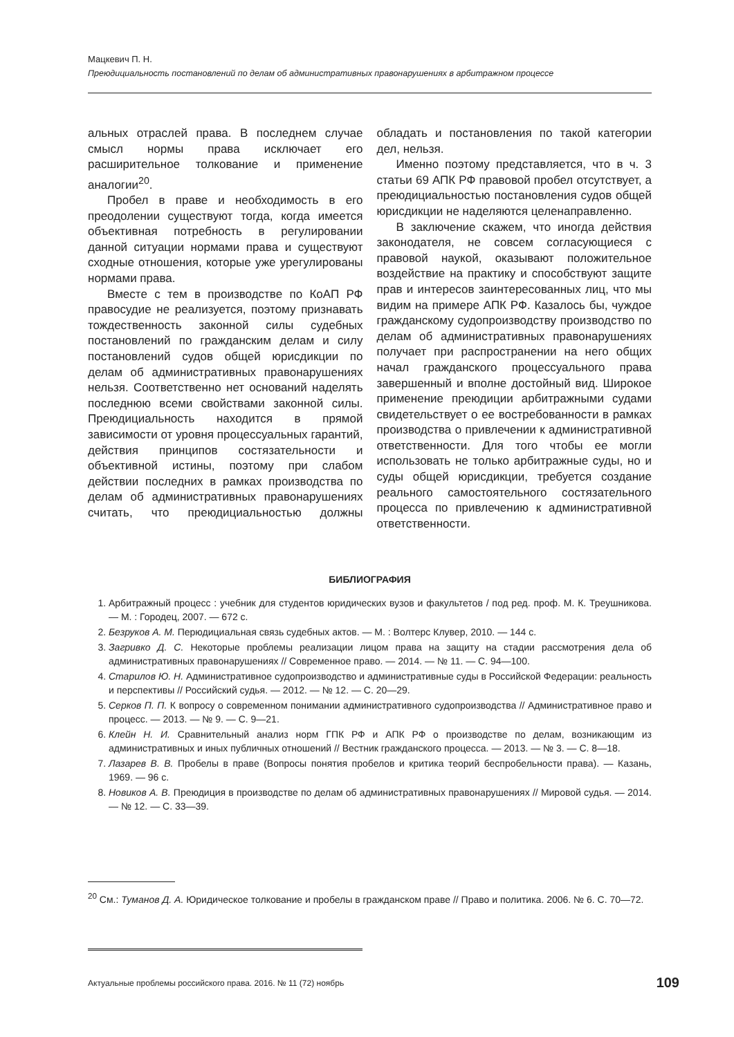Мацкевич П. Н.
Преюдициальность постановлений по делам об административных правонарушениях в арбитражном процессе
альных отраслей права. В последнем случае смысл нормы права исключает его расширительное толкование и применение аналогии<sup>20</sup>.
Пробел в праве и необходимость в его преодолении существуют тогда, когда имеется объективная потребность в регулировании данной ситуации нормами права и существуют сходные отношения, которые уже урегулированы нормами права.
Вместе с тем в производстве по КоАП РФ правосудие не реализуется, поэтому признавать тождественность законной силы судебных постановлений по гражданским делам и силу постановлений судов общей юрисдикции по делам об административных правонарушениях нельзя. Соответственно нет оснований наделять последнюю всеми свойствами законной силы. Преюдициальность находится в прямой зависимости от уровня процессуальных гарантий, действия принципов состязательности и объективной истины, поэтому при слабом действии последних в рамках производства по делам об административных правонарушениях считать, что преюдициальностью должны обладать и постановления по такой категории дел, нельзя.
Именно поэтому представляется, что в ч. 3 статьи 69 АПК РФ правовой пробел отсутствует, а преюдициальностью постановления судов общей юрисдикции не наделяются целенаправленно.
В заключение скажем, что иногда действия законодателя, не совсем согласующиеся с правовой наукой, оказывают положительное воздействие на практику и способствуют защите прав и интересов заинтересованных лиц, что мы видим на примере АПК РФ. Казалось бы, чуждое гражданскому судопроизводству производство по делам об административных правонарушениях получает при распространении на него общих начал гражданского процессуального права завершенный и вполне достойный вид. Широкое применение преюдиции арбитражными судами свидетельствует о ее востребованности в рамках производства о привлечении к административной ответственности. Для того чтобы ее могли использовать не только арбитражные суды, но и суды общей юрисдикции, требуется создание реального самостоятельного состязательного процесса по привлечению к административной ответственности.
БИБЛИОГРАФИЯ
1. Арбитражный процесс : учебник для студентов юридических вузов и факультетов / под ред. проф. М. К. Треушникова. — М. : Городец, 2007. — 672 с.
2. Безруков А. М. Перюдициальная связь судебных актов. — М. : Волтерс Клувер, 2010. — 144 с.
3. Загривко Д. С. Некоторые проблемы реализации лицом права на защиту на стадии рассмотрения дела об административных правонарушениях // Современное право. — 2014. — № 11. — С. 94—100.
4. Старилов Ю. Н. Административное судопроизводство и административные суды в Российской Федерации: реальность и перспективы // Российский судья. — 2012. — № 12. — С. 20—29.
5. Серков П. П. К вопросу о современном понимании административного судопроизводства // Административное право и процесс. — 2013. — № 9. — С. 9—21.
6. Клейн Н. И. Сравнительный анализ норм ГПК РФ и АПК РФ о производстве по делам, возникающим из административных и иных публичных отношений // Вестник гражданского процесса. — 2013. — № 3. — С. 8—18.
7. Лазарев В. В. Пробелы в праве (Вопросы понятия пробелов и критика теорий беспробельности права). — Казань, 1969. — 96 с.
8. Новиков А. В. Преюдиция в производстве по делам об административных правонарушениях // Мировой судья. — 2014. — № 12. — С. 33—39.
<sup>20</sup> См.: Туманов Д. А. Юридическое толкование и пробелы в гражданском праве // Право и политика. 2006. № 6. С. 70—72.
Актуальные проблемы российского права. 2016. № 11 (72) ноябрь 109